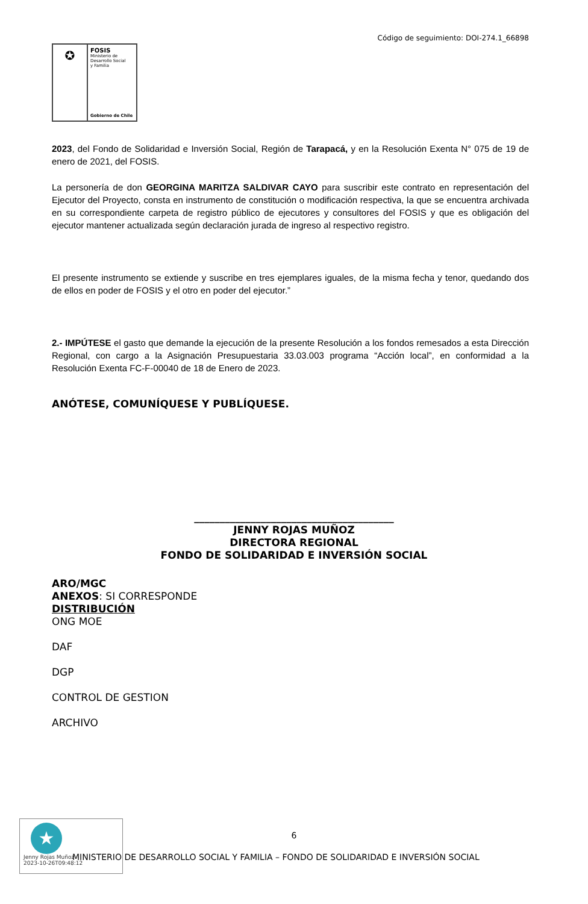Código de seguimiento: DOI-274.1_66898
✪
FOSIS
Ministerio de
Desarrollo Social
y Familia
Gobierno de Chile
2023, del Fondo de Solidaridad e Inversión Social, Región de Tarapacá, y en la Resolución Exenta N° 075 de 19 de enero de 2021, del FOSIS.
La personería de don GEORGINA MARITZA SALDIVAR CAYO para suscribir este contrato en representación del Ejecutor del Proyecto, consta en instrumento de constitución o modificación respectiva, la que se encuentra archivada en su correspondiente carpeta de registro público de ejecutores y consultores del FOSIS y que es obligación del ejecutor mantener actualizada según declaración jurada de ingreso al respectivo registro.
El presente instrumento se extiende y suscribe en tres ejemplares iguales, de la misma fecha y tenor, quedando dos de ellos en poder de FOSIS y el otro en poder del ejecutor.”
2.- IMPÚTESE el gasto que demande la ejecución de la presente Resolución a los fondos remesados a esta Dirección Regional, con cargo a la Asignación Presupuestaria 33.03.003 programa “Acción local”, en conformidad a la Resolución Exenta FC-F-00040 de 18 de Enero de 2023.
ANÓTESE, COMUNÍQUESE Y PUBLÍQUESE.
_______________________________________
JENNY ROJAS MUÑOZ
DIRECTORA REGIONAL
FONDO DE SOLIDARIDAD E INVERSIÓN SOCIAL
ARO/MGC
ANEXOS: SI CORRESPONDE
DISTRIBUCIÓN
ONG MOE
DAF
DGP
CONTROL DE GESTION
ARCHIVO
★
Jenny Rojas Muñoz
2023-10-26T09:48:12
6
MINISTERIO DE DESARROLLO SOCIAL Y FAMILIA – FONDO DE SOLIDARIDAD E INVERSIÓN SOCIAL